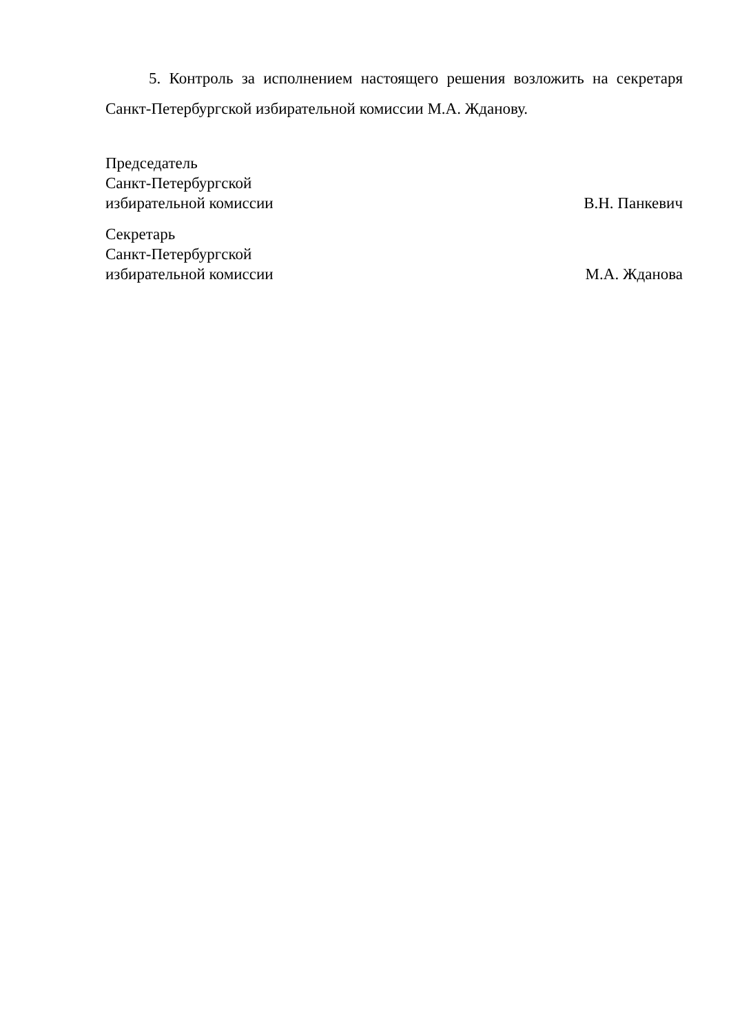5. Контроль за исполнением настоящего решения возложить на секретаря Санкт-Петербургской избирательной комиссии М.А. Жданову.
Председатель
Санкт-Петербургской
избирательной комиссии
В.Н. Панкевич
Секретарь
Санкт-Петербургской
избирательной комиссии
М.А. Жданова